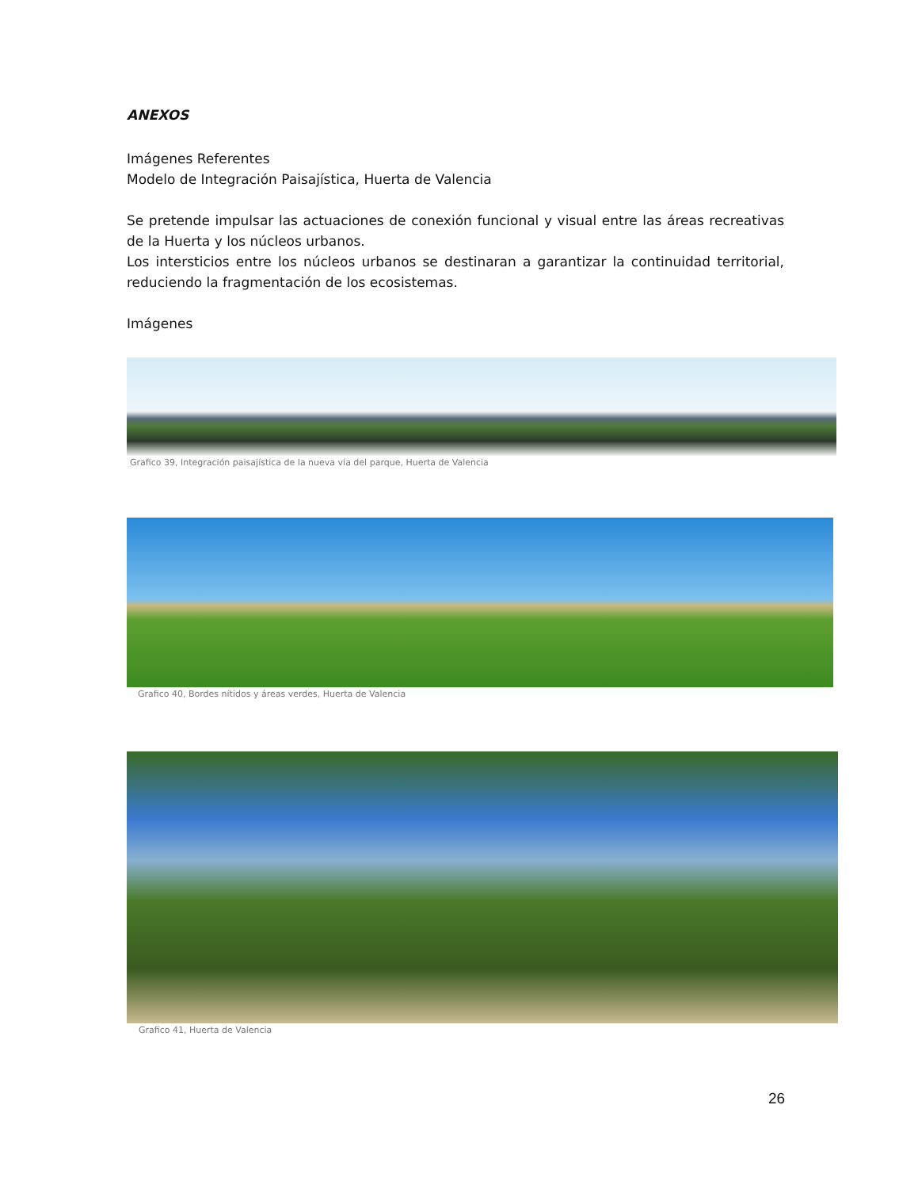ANEXOS
Imágenes Referentes
Modelo de Integración Paisajística, Huerta de Valencia
Se pretende impulsar las actuaciones de conexión funcional y visual entre las áreas recreativas de la Huerta y los núcleos urbanos.
Los intersticios entre los núcleos urbanos se destinaran a garantizar la continuidad territorial, reduciendo la fragmentación de los ecosistemas.
Imágenes
Grafico 39, Integración paisajística de la nueva vía del parque, Huerta de Valencia
Grafico 40, Bordes nítidos y áreas verdes, Huerta de Valencia
Grafico 41, Huerta de Valencia
26